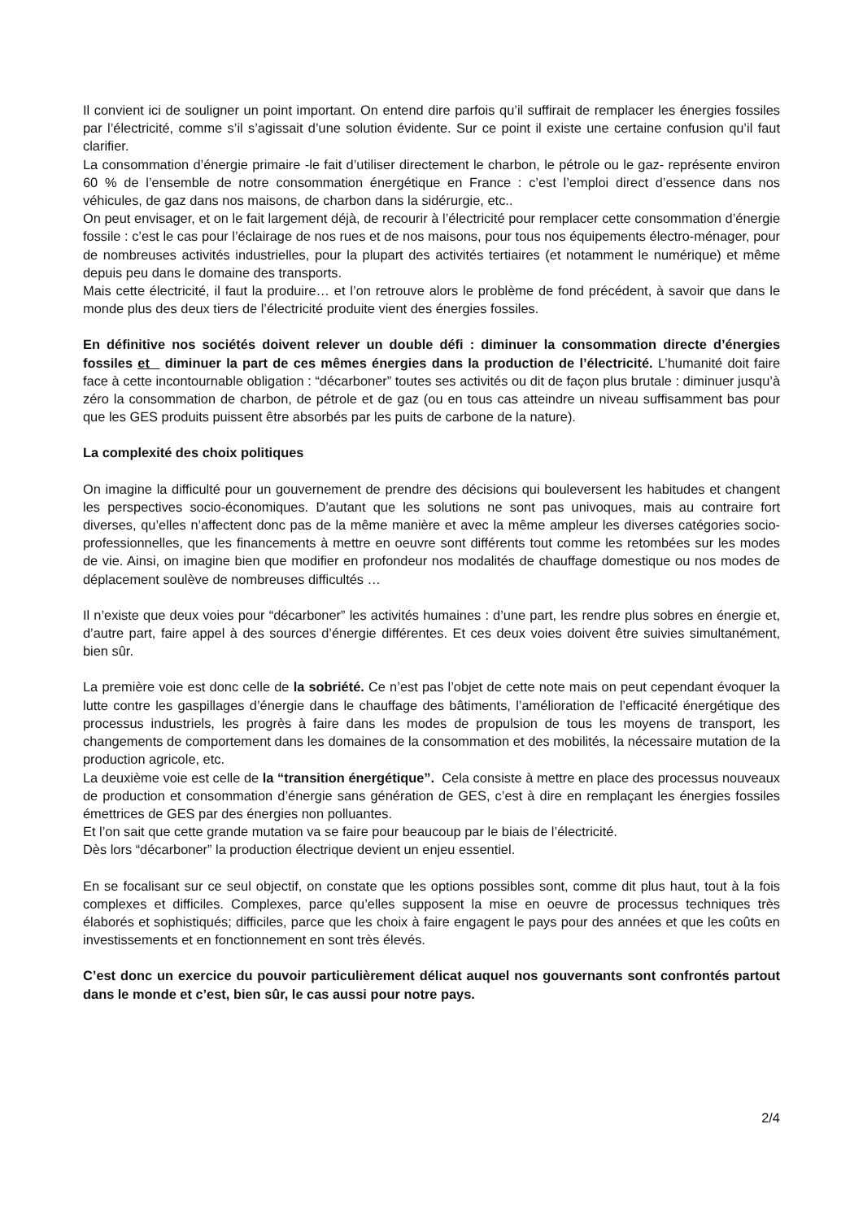Il convient ici de souligner un point important. On entend dire parfois qu’il suffirait de remplacer les énergies fossiles par l’électricité, comme s’il s’agissait d’une solution évidente. Sur ce point il existe une certaine confusion qu’il faut clarifier.
La consommation d’énergie primaire -le fait d’utiliser directement le charbon, le pétrole ou le gaz- représente environ 60 % de l’ensemble de notre consommation énergétique en France : c’est l’emploi direct d’essence dans nos véhicules, de gaz dans nos maisons, de charbon dans la sidérurgie, etc..
On peut envisager, et on le fait largement déjà, de recourir à l’électricité pour remplacer cette consommation d’énergie fossile : c’est le cas pour l’éclairage de nos rues et de nos maisons, pour tous nos équipements électro-ménager, pour de nombreuses activités industrielles, pour la plupart des activités tertiaires (et notamment le numérique) et même depuis peu dans le domaine des transports.
Mais cette électricité, il faut la produire… et l’on retrouve alors le problème de fond précédent, à savoir que dans le monde plus des deux tiers de l’électricité produite vient des énergies fossiles.
En définitive nos sociétés doivent relever un double défi : diminuer la consommation directe d’énergies fossiles et diminuer la part de ces mêmes énergies dans la production de l’électricité. L’humanité doit faire face à cette incontournable obligation : “décarboner” toutes ses activités ou dit de façon plus brutale : diminuer jusqu’à zéro la consommation de charbon, de pétrole et de gaz (ou en tous cas atteindre un niveau suffisamment bas pour que les GES produits puissent être absorbés par les puits de carbone de la nature).
La complexité des choix politiques
On imagine la difficulté pour un gouvernement de prendre des décisions qui bouleversent les habitudes et changent les perspectives socio-économiques. D’autant que les solutions ne sont pas univoques, mais au contraire fort diverses, qu’elles n’affectent donc pas de la même manière et avec la même ampleur les diverses catégories socio-professionnelles, que les financements à mettre en oeuvre sont différents tout comme les retombées sur les modes de vie. Ainsi, on imagine bien que modifier en profondeur nos modalités de chauffage domestique ou nos modes de déplacement soulève de nombreuses difficultés …
Il n’existe que deux voies pour “décarboner” les activités humaines : d’une part, les rendre plus sobres en énergie et, d’autre part, faire appel à des sources d’énergie différentes. Et ces deux voies doivent être suivies simultanément, bien sûr.
La première voie est donc celle de la sobriété. Ce n’est pas l’objet de cette note mais on peut cependant évoquer la lutte contre les gaspillages d’énergie dans le chauffage des bâtiments, l’amélioration de l’efficacité énergétique des processus industriels, les progrès à faire dans les modes de propulsion de tous les moyens de transport, les changements de comportement dans les domaines de la consommation et des mobilités, la nécessaire mutation de la production agricole, etc.
La deuxième voie est celle de la “transition énergétique”. Cela consiste à mettre en place des processus nouveaux de production et consommation d’énergie sans génération de GES, c’est à dire en remplaçant les énergies fossiles émettrices de GES par des énergies non polluantes.
Et l’on sait que cette grande mutation va se faire pour beaucoup par le biais de l’électricité.
Dès lors “décarboner” la production électrique devient un enjeu essentiel.
En se focalisant sur ce seul objectif, on constate que les options possibles sont, comme dit plus haut, tout à la fois complexes et difficiles. Complexes, parce qu’elles supposent la mise en oeuvre de processus techniques très élaborés et sophistiqués; difficiles, parce que les choix à faire engagent le pays pour des années et que les coûts en investissements et en fonctionnement en sont très élevés.
C’est donc un exercice du pouvoir particulièrement délicat auquel nos gouvernants sont confrontés partout dans le monde et c’est, bien sûr, le cas aussi pour notre pays.
2/4